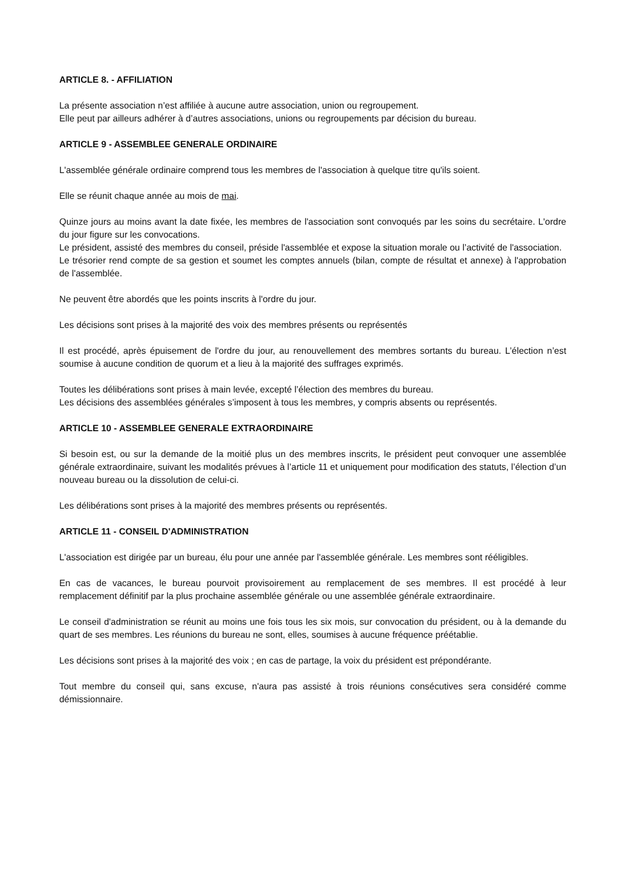ARTICLE 8. - AFFILIATION
La présente association n’est affiliée à aucune autre association, union ou regroupement.
Elle peut par ailleurs adhérer à d’autres associations, unions ou regroupements par décision du bureau.
ARTICLE 9 - ASSEMBLEE GENERALE ORDINAIRE
L'assemblée générale ordinaire comprend tous les membres de l'association à quelque titre qu'ils soient.
Elle se réunit chaque année au mois de mai.
Quinze jours au moins avant la date fixée, les membres de l'association sont convoqués par les soins du secrétaire. L'ordre du jour figure sur les convocations.
Le président, assisté des membres du conseil, préside l'assemblée et expose la situation morale ou l’activité de l'association.
Le trésorier rend compte de sa gestion et soumet les comptes annuels (bilan, compte de résultat et annexe) à l'approbation de l'assemblée.
Ne peuvent être abordés que les points inscrits à l'ordre du jour.
Les décisions sont prises à la majorité des voix des membres présents ou représentés
Il est procédé, après épuisement de l'ordre du jour, au renouvellement des membres sortants du bureau. L’élection n’est soumise à aucune condition de quorum et a lieu à la majorité des suffrages exprimés.
Toutes les délibérations sont prises à main levée, excepté l’élection des membres du bureau.
Les décisions des assemblées générales s’imposent à tous les membres, y compris absents ou représentés.
ARTICLE 10 - ASSEMBLEE GENERALE EXTRAORDINAIRE
Si besoin est, ou sur la demande de la moitié plus un des membres inscrits, le président peut convoquer une assemblée générale extraordinaire, suivant les modalités prévues à l’article 11 et uniquement pour modification des statuts, l’élection d’un nouveau bureau ou la dissolution de celui-ci.
Les délibérations sont prises à la majorité des membres présents ou représentés.
ARTICLE 11 - CONSEIL D'ADMINISTRATION
L'association est dirigée par un bureau, élu pour une année par l'assemblée générale. Les membres sont rééligibles.
En cas de vacances, le bureau pourvoit provisoirement au remplacement de ses membres. Il est procédé à leur remplacement définitif par la plus prochaine assemblée générale ou une assemblée générale extraordinaire.
Le conseil d'administration se réunit au moins une fois tous les six mois, sur convocation du président, ou à la demande du quart de ses membres. Les réunions du bureau ne sont, elles, soumises à aucune fréquence préétablie.
Les décisions sont prises à la majorité des voix ; en cas de partage, la voix du président est prépondérante.
Tout membre du conseil qui, sans excuse, n'aura pas assisté à trois réunions consécutives sera considéré comme démissionnaire.